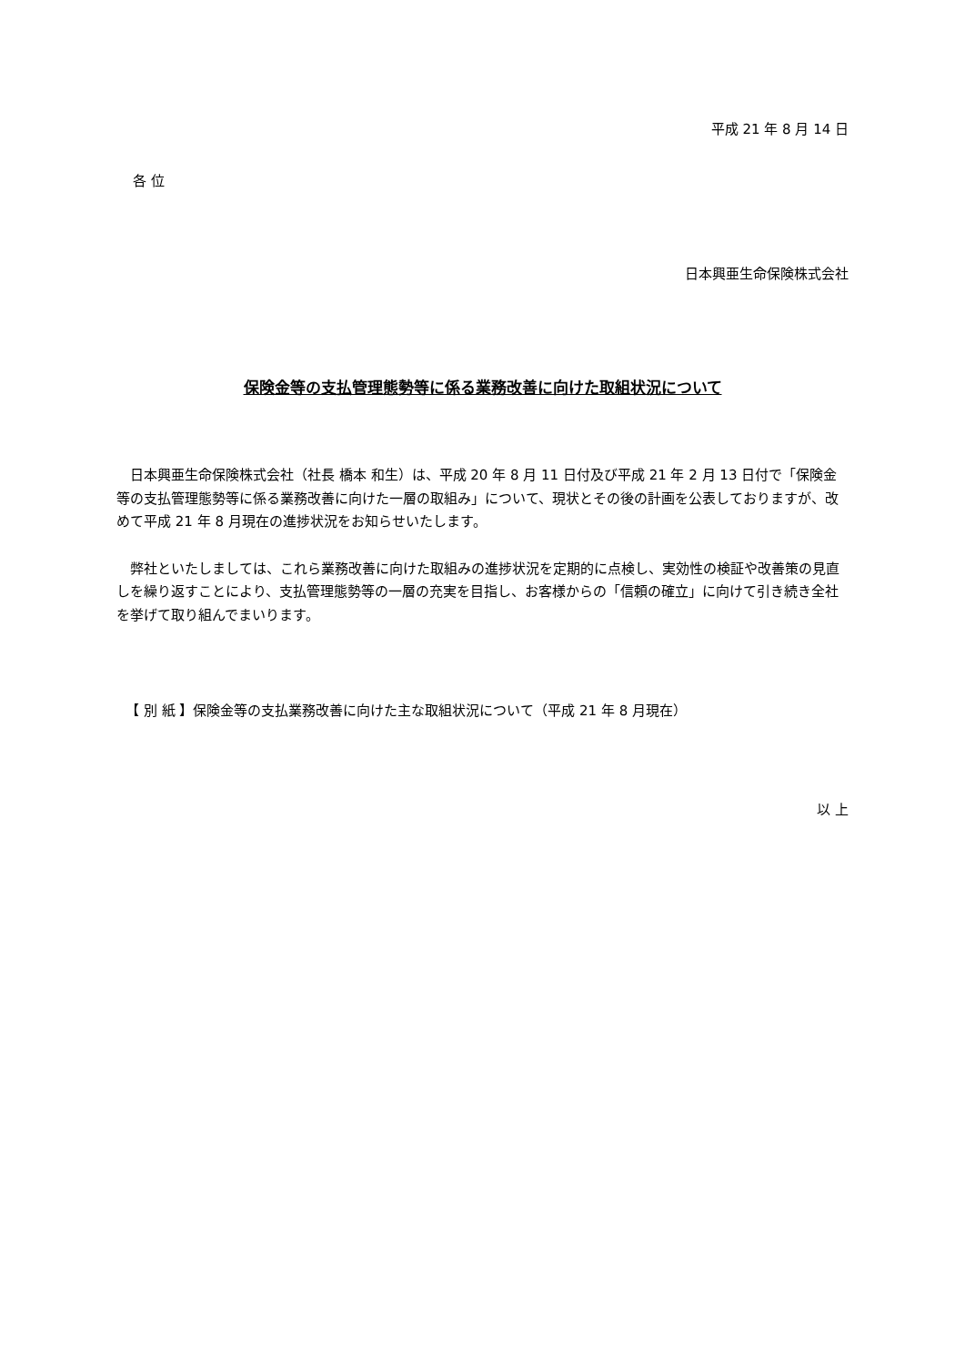平成 21 年 8 月 14 日
各 位
日本興亜生命保険株式会社
保険金等の支払管理態勢等に係る業務改善に向けた取組状況について
日本興亜生命保険株式会社（社長 橋本 和生）は、平成 20 年 8 月 11 日付及び平成 21 年 2 月 13 日付で「保険金等の支払管理態勢等に係る業務改善に向けた一層の取組み」について、現状とその後の計画を公表しておりますが、改めて平成 21 年 8 月現在の進捗状況をお知らせいたします。
弊社といたしましては、これら業務改善に向けた取組みの進捗状況を定期的に点検し、実効性の検証や改善策の見直しを繰り返すことにより、支払管理態勢等の一層の充実を目指し、お客様からの「信頼の確立」に向けて引き続き全社を挙げて取り組んでまいります。
【 別 紙 】保険金等の支払業務改善に向けた主な取組状況について（平成 21 年 8 月現在）
以 上